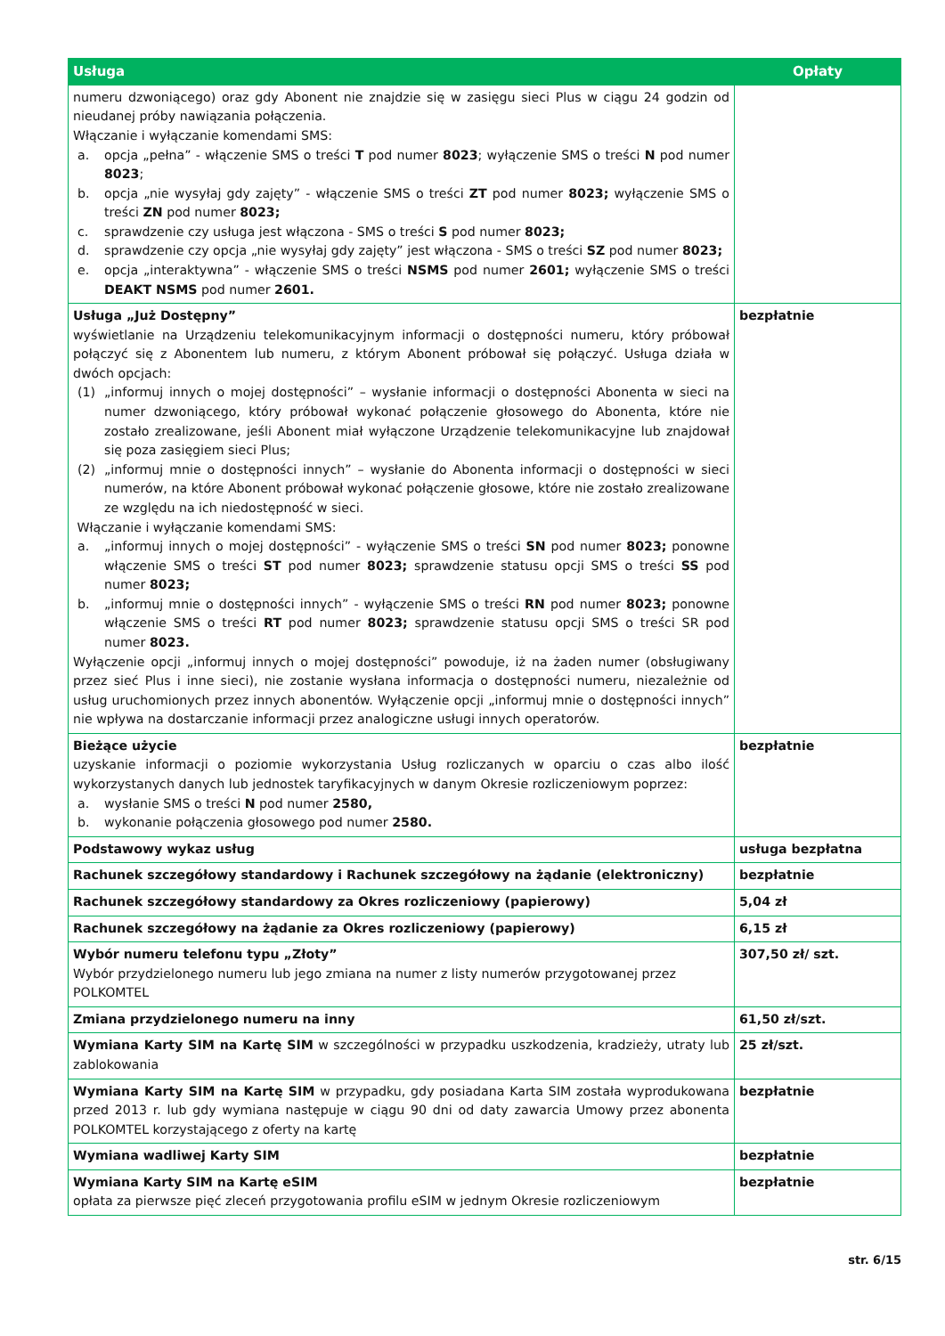| Usługa | Opłaty |
| --- | --- |
| numeru dzwoniącego) oraz gdy Abonent nie znajdzie się w zasięgu sieci Plus w ciągu 24 godzin od nieudanej próby nawiązania połączenia. Włączanie i wyłączanie komendami SMS: a. opcja „pełna” - włączenie SMS o treści T pod numer 8023 ; wyłączenie SMS o treści N pod numer 8023 ; b. opcja „nie wysyłaj gdy zajęty” - włączenie SMS o treści ZT pod numer 8023; wyłączenie SMS o treści ZN pod numer 8023; c. sprawdzenie czy usługa jest włączona - SMS o treści S pod numer 8023; d. sprawdzenie czy opcja „nie wysyłaj gdy zajęty” jest włączona - SMS o treści SZ pod numer 8023; e. opcja „interaktywna” - włączenie SMS o treści NSMS pod numer 2601; wyłączenie SMS o treści DEAKT NSMS pod numer 2601. | |
| Usługa „Już Dostępny” wyświetlanie na Urządzeniu telekomunikacyjnym informacji o dostępności numeru, który próbował połączyć się z Abonentem lub numeru, z którym Abonent próbował się połączyć. Usługa działa w dwóch opcjach: (1) „informuj innych o mojej dostępności” – wysłanie informacji o dostępności Abonenta w sieci na numer dzwoniącego, który próbował wykonać połączenie głosowego do Abonenta, które nie zostało zrealizowane, jeśli Abonent miał wyłączone Urządzenie telekomunikacyjne lub znajdował się poza zasięgiem sieci Plus; (2) „informuj mnie o dostępności innych” – wysłanie do Abonenta informacji o dostępności w sieci numerów, na które Abonent próbował wykonać połączenie głosowe, które nie zostało zrealizowane ze względu na ich niedostępność w sieci. Włączanie i wyłączanie komendami SMS: a. „informuj innych o mojej dostępności” - wyłączenie SMS o treści SN pod numer 8023; ponowne włączenie SMS o treści ST pod numer 8023; sprawdzenie statusu opcji SMS o treści SS pod numer 8023; b. „informuj mnie o dostępności innych” - wyłączenie SMS o treści RN pod numer 8023; ponowne włączenie SMS o treści RT pod numer 8023; sprawdzenie statusu opcji SMS o treści SR pod numer 8023. Wyłączenie opcji „informuj innych o mojej dostępności” powoduje, iż na żaden numer (obsługiwany przez sieć Plus i inne sieci), nie zostanie wysłana informacja o dostępności numeru, niezależnie od usług uruchomionych przez innych abonentów. Wyłączenie opcji „informuj mnie o dostępności innych” nie wpływa na dostarczanie informacji przez analogiczne usługi innych operatorów. | bezpłatnie |
| Bieżące użycie uzyskanie informacji o poziomie wykorzystania Usług rozliczanych w oparciu o czas albo ilość wykorzystanych danych lub jednostek taryfikacyjnych w danym Okresie rozliczeniowym poprzez: a. wysłanie SMS o treści N pod numer 2580, b. wykonanie połączenia głosowego pod numer 2580. | bezpłatnie |
| Podstawowy wykaz usług | usługa bezpłatna |
| Rachunek szczegółowy standardowy i Rachunek szczegółowy na żądanie (elektroniczny) | bezpłatnie |
| Rachunek szczegółowy standardowy za Okres rozliczeniowy (papierowy) | 5,04 zł |
| Rachunek szczegółowy na żądanie za Okres rozliczeniowy (papierowy) | 6,15 zł |
| Wybór numeru telefonu typu „Złoty” Wybór przydzielonego numeru lub jego zmiana na numer z listy numerów przygotowanej przez POLKOMTEL | 307,50 zł/ szt. |
| Zmiana przydzielonego numeru na inny | 61,50 zł/szt. |
| Wymiana Karty SIM na Kartę SIM w szczególności w przypadku uszkodzenia, kradzieży, utraty lub zablokowania | 25 zł/szt. |
| Wymiana Karty SIM na Kartę SIM w przypadku, gdy posiadana Karta SIM została wyprodukowana przed 2013 r. lub gdy wymiana następuje w ciągu 90 dni od daty zawarcia Umowy przez abonenta POLKOMTEL korzystającego z oferty na kartę | bezpłatnie |
| Wymiana wadliwej Karty SIM | bezpłatnie |
| Wymiana Karty SIM na Kartę eSIM opłata za pierwsze pięć zleceń przygotowania profilu eSIM w jednym Okresie rozliczeniowym | bezpłatnie |
str. 6/15